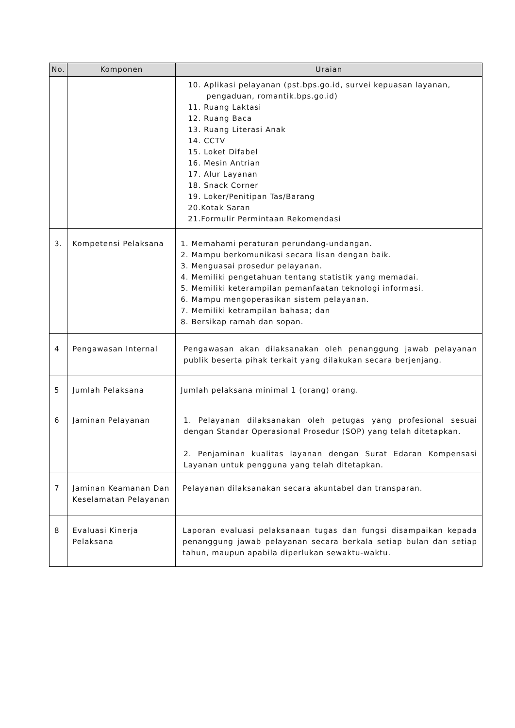| No. | Komponen | Uraian |
| --- | --- | --- |
| | | 10. Aplikasi pelayanan (pst.bps.go.id, survei kepuasan layanan, pengaduan, romantik.bps.go.id) 11. Ruang Laktasi 12. Ruang Baca 13. Ruang Literasi Anak 14. CCTV 15. Loket Difabel 16. Mesin Antrian 17. Alur Layanan 18. Snack Corner 19. Loker/Penitipan Tas/Barang 20.Kotak Saran 21.Formulir Permintaan Rekomendasi |
| 3. | Kompetensi Pelaksana | 1. Memahami peraturan perundang-undangan. 2. Mampu berkomunikasi secara lisan dengan baik. 3. Menguasai prosedur pelayanan. 4. Memiliki pengetahuan tentang statistik yang memadai. 5. Memiliki keterampilan pemanfaatan teknologi informasi. 6. Mampu mengoperasikan sistem pelayanan. 7. Memiliki ketrampilan bahasa; dan 8. Bersikap ramah dan sopan. |
| 4 | Pengawasan Internal | Pengawasan akan dilaksanakan oleh penanggung jawab pelayanan publik beserta pihak terkait yang dilakukan secara berjenjang. |
| 5 | Jumlah Pelaksana | Jumlah pelaksana minimal 1 (orang) orang. |
| 6 | Jaminan Pelayanan | 1. Pelayanan dilaksanakan oleh petugas yang profesional sesuai dengan Standar Operasional Prosedur (SOP) yang telah ditetapkan. 2. Penjaminan kualitas layanan dengan Surat Edaran Kompensasi Layanan untuk pengguna yang telah ditetapkan. |
| 7 | Jaminan Keamanan Dan Keselamatan Pelayanan | Pelayanan dilaksanakan secara akuntabel dan transparan. |
| 8 | Evaluasi Kinerja Pelaksana | Laporan evaluasi pelaksanaan tugas dan fungsi disampaikan kepada penanggung jawab pelayanan secara berkala setiap bulan dan setiap tahun, maupun apabila diperlukan sewaktu-waktu. |